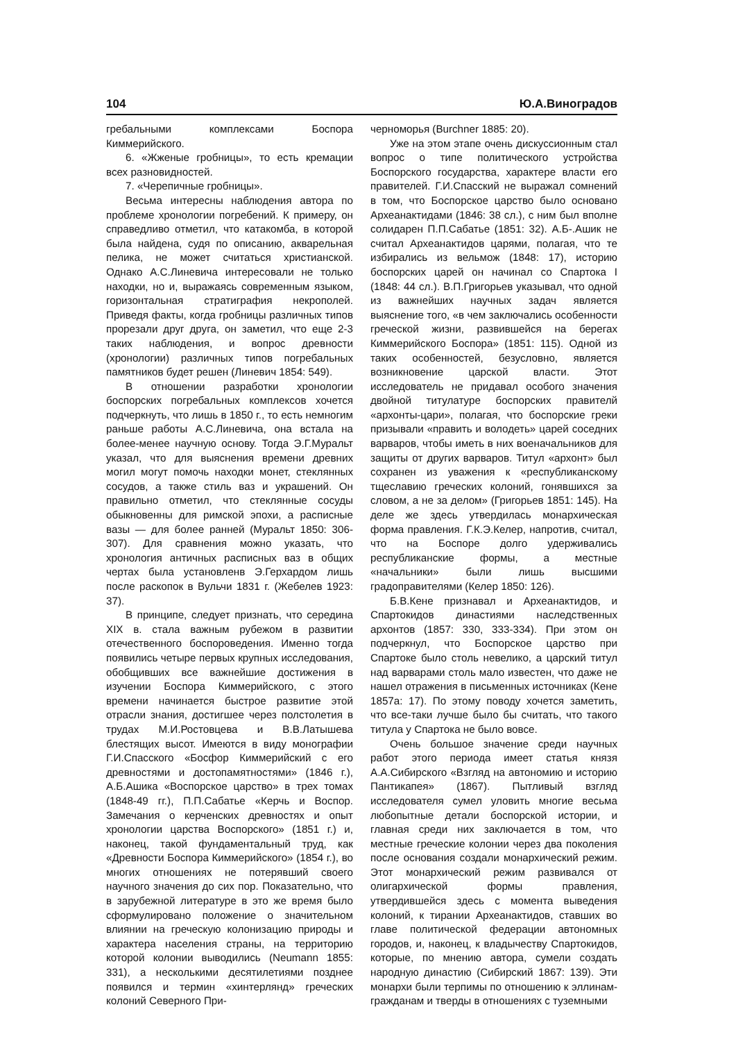104 Ю.А.Виноградов
гребальными комплексами Боспора Киммерийского.
6. «Жженые гробницы», то есть кремации всех разновидностей.
7. «Черепичные гробницы».
Весьма интересны наблюдения автора по проблеме хронологии погребений. К примеру, он справедливо отметил, что катакомба, в которой была найдена, судя по описанию, акварельная пелика, не может считаться христианской. Однако А.С.Линевича интересовали не только находки, но и, выражаясь современным языком, горизонтальная стратиграфия некрополей. Приведя факты, когда гробницы различных типов прорезали друг друга, он заметил, что еще 2-3 таких наблюдения, и вопрос древности (хронологии) различных типов погребальных памятников будет решен (Линевич 1854: 549).
В отношении разработки хронологии боспорских погребальных комплексов хочется подчеркнуть, что лишь в 1850 г., то есть немногим раньше работы А.С.Линевича, она встала на более-менее научную основу. Тогда Э.Г.Муральт указал, что для выяснения времени древних могил могут помочь находки монет, стеклянных сосудов, а также стиль ваз и украшений. Он правильно отметил, что стеклянные сосуды обыкновенны для римской эпохи, а расписные вазы — для более ранней (Муральт 1850: 306-307). Для сравнения можно указать, что хронология античных расписных ваз в общих чертах была установленв Э.Герхардом лишь после раскопок в Вульчи 1831 г. (Жебелев 1923: 37).
В принципе, следует признать, что середина XIX в. стала важным рубежом в развитии отечественного боспороведения. Именно тогда появились четыре первых крупных исследования, обобщивших все важнейшие достижения в изучении Боспора Киммерийского, с этого времени начинается быстрое развитие этой отрасли знания, достигшее через полстолетия в трудах М.И.Ростовцева и В.В.Латышева блестящих высот. Имеются в виду монографии Г.И.Спасского «Босфор Киммерийский с его древностями и достопамятностями» (1846 г.), А.Б.Ашика «Воспорское царство» в трех томах (1848-49 гг.), П.П.Сабатье «Керчь и Воспор. Замечания о керченских древностях и опыт хронологии царства Воспорского» (1851 г.) и, наконец, такой фундаментальный труд, как «Древности Боспора Киммерийского» (1854 г.), во многих отношениях не потерявший своего научного значения до сих пор. Показательно, что в зарубежной литературе в это же время было сформулировано положение о значительном влиянии на греческую колонизацию природы и характера населения страны, на территорию которой колонии выводились (Neumann 1855: 331), а несколькими десятилетиями позднее появился и термин «хинтерлянд» греческих колоний Северного При-
черноморья (Burchner 1885: 20).
Уже на этом этапе очень дискуссионным стал вопрос о типе политического устройства Боспорского государства, характере власти его правителей. Г.И.Спасский не выражал сомнений в том, что Боспорское царство было основано Археанактидами (1846: 38 сл.), с ним был вполне солидарен П.П.Сабатье (1851: 32). А.Б-.Ашик не считал Археанактидов царями, полагая, что те избирались из вельмож (1848: 17), историю боспорских царей он начинал со Спартока I (1848: 44 сл.). В.П.Григорьев указывал, что одной из важнейших научных задач является выяснение того, «в чем заключались особенности греческой жизни, развившейся на берегах Киммерийского Боспора» (1851: 115). Одной из таких особенностей, безусловно, является возникновение царской власти. Этот исследователь не придавал особого значения двойной титулатуре боспорских правителй «архонты-цари», полагая, что боспорские греки призывали «править и володеть» царей соседних варваров, чтобы иметь в них военачальников для защиты от других варваров. Титул «архонт» был сохранен из уважения к «республиканскому тщеславию греческих колоний, гонявшихся за словом, а не за делом» (Григорьев 1851: 145). На деле же здесь утвердилась монархическая форма правления. Г.К.Э.Келер, напротив, считал, что на Боспоре долго удерживались республиканские формы, а местные «начальники» были лишь высшими градоправителями (Келер 1850: 126).
Б.В.Кене признавал и Археанактидов, и Спартокидов династиями наследственных архонтов (1857: 330, 333-334). При этом он подчеркнул, что Боспорское царство при Спартоке было столь невелико, а царский титул над варварами столь мало известен, что даже не нашел отражения в письменных источниках (Кене 1857а: 17). По этому поводу хочется заметить, что все-таки лучше было бы считать, что такого титула у Спартока не было вовсе.
Очень большое значение среди научных работ этого периода имеет статья князя А.А.Сибирского «Взгляд на автономию и историю Пантикапея» (1867). Пытливый взгляд исследователя сумел уловить многие весьма любопытные детали боспорской истории, и главная среди них заключается в том, что местные греческие колонии через два поколения после основания создали монархический режим. Этот монархический режим развивался от олигархической формы правления, утвердившейся здесь с момента выведения колоний, к тирании Археанактидов, ставших во главе политической федерации автономных городов, и, наконец, к владычеству Спартокидов, которые, по мнению автора, сумели создать народную династию (Сибирский 1867: 139). Эти монархи были терпимы по отношению к эллинам-гражданам и тверды в отношениях с туземными